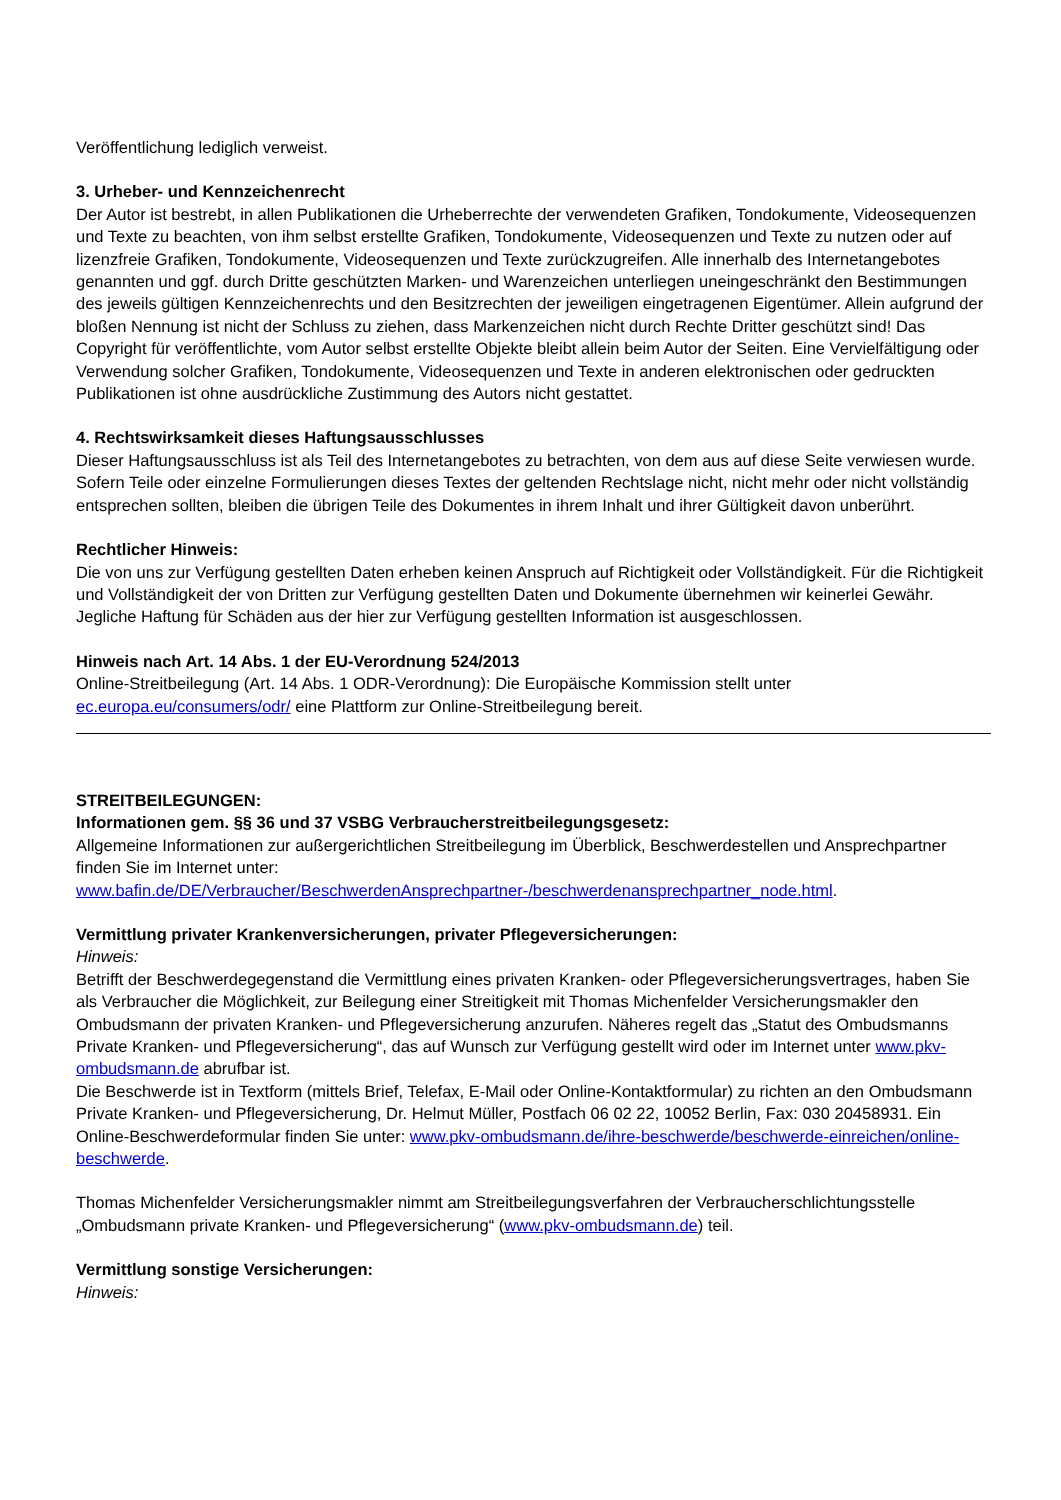Veröffentlichung lediglich verweist.
3. Urheber- und Kennzeichenrecht
Der Autor ist bestrebt, in allen Publikationen die Urheberrechte der verwendeten Grafiken, Tondokumente, Videosequenzen und Texte zu beachten, von ihm selbst erstellte Grafiken, Tondokumente, Videosequenzen und Texte zu nutzen oder auf lizenzfreie Grafiken, Tondokumente, Videosequenzen und Texte zurückzugreifen. Alle innerhalb des Internetangebotes genannten und ggf. durch Dritte geschützten Marken- und Warenzeichen unterliegen uneingeschränkt den Bestimmungen des jeweils gültigen Kennzeichenrechts und den Besitzrechten der jeweiligen eingetragenen Eigentümer. Allein aufgrund der bloßen Nennung ist nicht der Schluss zu ziehen, dass Markenzeichen nicht durch Rechte Dritter geschützt sind! Das Copyright für veröffentlichte, vom Autor selbst erstellte Objekte bleibt allein beim Autor der Seiten. Eine Vervielfältigung oder Verwendung solcher Grafiken, Tondokumente, Videosequenzen und Texte in anderen elektronischen oder gedruckten Publikationen ist ohne ausdrückliche Zustimmung des Autors nicht gestattet.
4. Rechtswirksamkeit dieses Haftungsausschlusses
Dieser Haftungsausschluss ist als Teil des Internetangebotes zu betrachten, von dem aus auf diese Seite verwiesen wurde. Sofern Teile oder einzelne Formulierungen dieses Textes der geltenden Rechtslage nicht, nicht mehr oder nicht vollständig entsprechen sollten, bleiben die übrigen Teile des Dokumentes in ihrem Inhalt und ihrer Gültigkeit davon unberührt.
Rechtlicher Hinweis:
Die von uns zur Verfügung gestellten Daten erheben keinen Anspruch auf Richtigkeit oder Vollständigkeit. Für die Richtigkeit und Vollständigkeit der von Dritten zur Verfügung gestellten Daten und Dokumente übernehmen wir keinerlei Gewähr. Jegliche Haftung für Schäden aus der hier zur Verfügung gestellten Information ist ausgeschlossen.
Hinweis nach Art. 14 Abs. 1 der EU-Verordnung 524/2013
Online-Streitbeilegung (Art. 14 Abs. 1 ODR-Verordnung): Die Europäische Kommission stellt unter ec.europa.eu/consumers/odr/ eine Plattform zur Online-Streitbeilegung bereit.
STREITBEILEGUNGEN:
Informationen gem. §§ 36 und 37 VSBG Verbraucherstreitbeilegungsgesetz:
Allgemeine Informationen zur außergerichtlichen Streitbeilegung im Überblick, Beschwerdestellen und Ansprechpartner finden Sie im Internet unter: www.bafin.de/DE/Verbraucher/BeschwerdenAnsprechpartner-/beschwerdenansprechpartner_node.html.
Vermittlung privater Krankenversicherungen, privater Pflegeversicherungen:
Hinweis:
Betrifft der Beschwerdegegenstand die Vermittlung eines privaten Kranken- oder Pflegeversicherungsvertrages, haben Sie als Verbraucher die Möglichkeit, zur Beilegung einer Streitigkeit mit Thomas Michenfelder Versicherungsmakler den Ombudsmann der privaten Kranken- und Pflegeversicherung anzurufen. Näheres regelt das „Statut des Ombudsmanns Private Kranken- und Pflegeversicherung“, das auf Wunsch zur Verfügung gestellt wird oder im Internet unter www.pkv-ombudsmann.de abrufbar ist.
Die Beschwerde ist in Textform (mittels Brief, Telefax, E-Mail oder Online-Kontaktformular) zu richten an den Ombudsmann Private Kranken- und Pflegeversicherung, Dr. Helmut Müller, Postfach 06 02 22, 10052 Berlin, Fax: 030 20458931. Ein Online-Beschwerdeformular finden Sie unter: www.pkv-ombudsmann.de/ihre-beschwerde/beschwerde-einreichen/online-beschwerde.
Thomas Michenfelder Versicherungsmakler nimmt am Streitbeilegungsverfahren der Verbraucherschlichtungsstelle „Ombudsmann private Kranken- und Pflegeversicherung“ (www.pkv-ombudsmann.de) teil.
Vermittlung sonstige Versicherungen:
Hinweis: